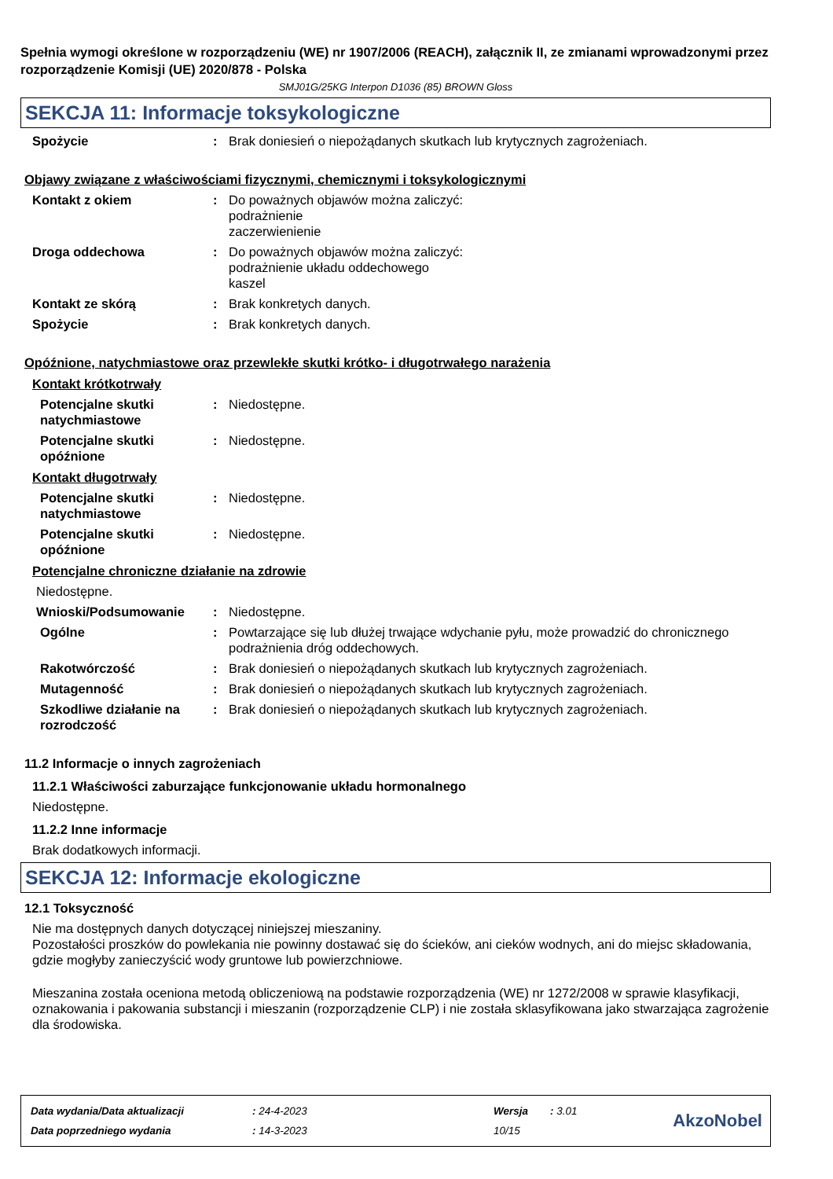Spełnia wymogi określone w rozporządzeniu (WE) nr 1907/2006 (REACH), załącznik II, ze zmianami wprowadzonymi przez rozporządzenie Komisji (UE) 2020/878 - Polska
SMJ01G/25KG Interpon D1036 (85) BROWN Gloss
SEKCJA 11: Informacje toksykologiczne
Spożycie : Brak doniesień o niepożądanych skutkach lub krytycznych zagrożeniach.
Objawy związane z właściwościami fizycznymi, chemicznymi i toksykologicznymi
Kontakt z okiem : Do poważnych objawów można zaliczyć:
podrażnienie
zaczerwienienie
Droga oddechowa : Do poważnych objawów można zaliczyć:
podrażnienie układu oddechowego
kaszel
Kontakt ze skórą : Brak konkretych danych.
Spożycie : Brak konkretych danych.
Opóźnione, natychmiastowe oraz przewlekłe skutki krótko- i długotrwałego narażenia
Kontakt krótkotrwały
Potencjalne skutki natychmiastowe
: Niedostępne.
Potencjalne skutki opóźnione
: Niedostępne.
Kontakt długotrwały
Potencjalne skutki natychmiastowe
: Niedostępne.
Potencjalne skutki opóźnione
: Niedostępne.
Potencjalne chroniczne działanie na zdrowie
Niedostępne.
Wnioski/Podsumowanie : Niedostępne.
Ogólne : Powtarzające się lub dłużej trwające wdychanie pyłu, może prowadzić do chronicznego podrażnienia dróg oddechowych.
Rakotwórczość : Brak doniesień o niepożądanych skutkach lub krytycznych zagrożeniach.
Mutagenność : Brak doniesień o niepożądanych skutkach lub krytycznych zagrożeniach.
Szkodliwe działanie na rozrodczość
: Brak doniesień o niepożądanych skutkach lub krytycznych zagrożeniach.
11.2 Informacje o innych zagrożeniach
11.2.1 Właściwości zaburzające funkcjonowanie układu hormonalnego
Niedostępne.
11.2.2 Inne informacje
Brak dodatkowych informacji.
SEKCJA 12: Informacje ekologiczne
12.1 Toksyczność
Nie ma dostępnych danych dotyczącej niniejszej mieszaniny.
Pozostałości proszków do powlekania nie powinny dostawać się do ścieków, ani cieków wodnych, ani do miejsc składowania, gdzie mogłyby zanieczyścić wody gruntowe lub powierzchniowe.
Mieszanina została oceniona metodą obliczeniową na podstawie rozporządzenia (WE) nr 1272/2008 w sprawie klasyfikacji, oznakowania i pakowania substancji i mieszanin (rozporządzenie CLP) i nie została sklasyfikowana jako stwarzająca zagrożenie dla środowiska.
| Data wydania/Data aktualizacji | : 24-4-2023 | Wersja | : 3.01 |
| Data poprzedniego wydania | : 14-3-2023 | 10/15 | |
AkzoNobel